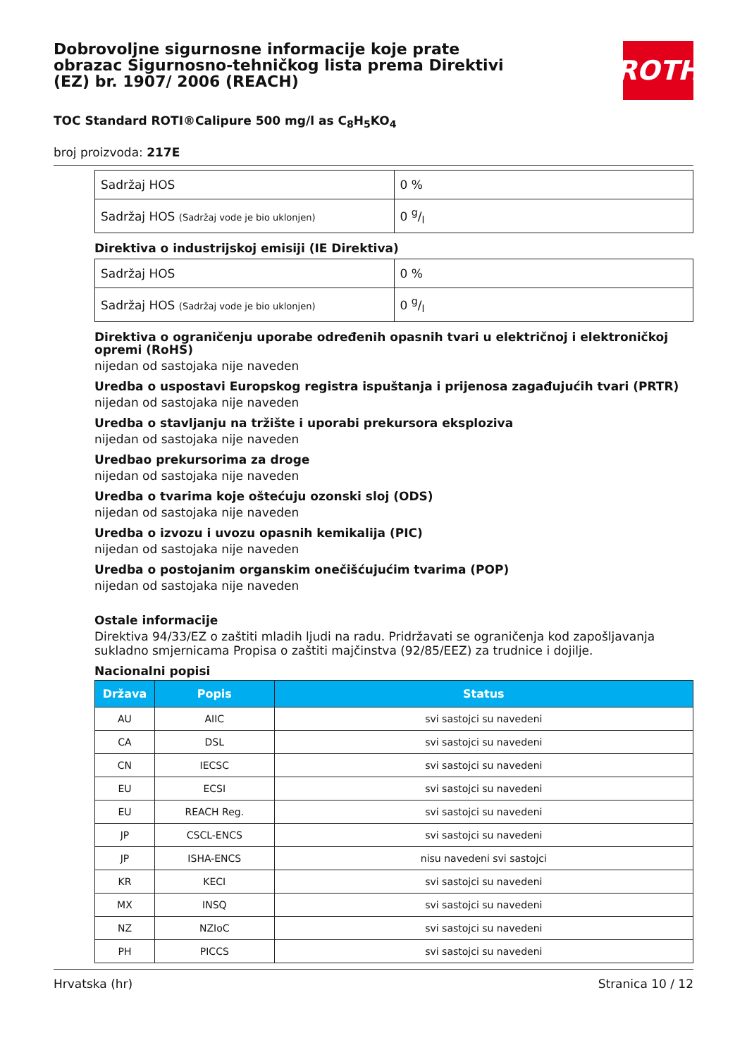Dobrovoljne sigurnosne informacije koje prate obrazac Sigurnosno-tehničkog lista prema Direktivi (EZ) br. 1907/ 2006 (REACH)
ROTH
TOC Standard ROTI®Calipure 500 mg/l as C<sub>8</sub>H<sub>5</sub>KO<sub>4</sub>
broj proizvoda: 217E
| Sadržaj HOS | 0 % |
| Sadržaj HOS (Sadržaj vode je bio uklonjen) | 0 g/l |
Direktiva o industrijskoj emisiji (IE Direktiva)
| Sadržaj HOS | 0 % |
| Sadržaj HOS (Sadržaj vode je bio uklonjen) | 0 g/l |
Direktiva o ograničenju uporabe određenih opasnih tvari u električnoj i elektroničkoj opremi (RoHS)
nijedan od sastojaka nije naveden
Uredba o uspostavi Europskog registra ispuštanja i prijenosa zagađujućih tvari (PRTR)
nijedan od sastojaka nije naveden
Uredba o stavljanju na tržište i uporabi prekursora eksploziva
nijedan od sastojaka nije naveden
Uredbao prekursorima za droge
nijedan od sastojaka nije naveden
Uredba o tvarima koje oštećuju ozonski sloj (ODS)
nijedan od sastojaka nije naveden
Uredba o izvozu i uvozu opasnih kemikalija (PIC)
nijedan od sastojaka nije naveden
Uredba o postojanim organskim onečišćujućim tvarima (POP)
nijedan od sastojaka nije naveden
Ostale informacije
Direktiva 94/33/EZ o zaštiti mladih ljudi na radu. Pridržavati se ograničenja kod zapošljavanja sukladno smjernicama Propisa o zaštiti majčinstva (92/85/EEZ) za trudnice i dojilje.
Nacionalni popisi
| Država | Popis | Status |
| --- | --- | --- |
| AU | AIIC | svi sastojci su navedeni |
| CA | DSL | svi sastojci su navedeni |
| CN | IECSC | svi sastojci su navedeni |
| EU | ECSI | svi sastojci su navedeni |
| EU | REACH Reg. | svi sastojci su navedeni |
| JP | CSCL-ENCS | svi sastojci su navedeni |
| JP | ISHA-ENCS | nisu navedeni svi sastojci |
| KR | KECI | svi sastojci su navedeni |
| MX | INSQ | svi sastojci su navedeni |
| NZ | NZIoC | svi sastojci su navedeni |
| PH | PICCS | svi sastojci su navedeni |
Hrvatska (hr) Stranica 10 / 12